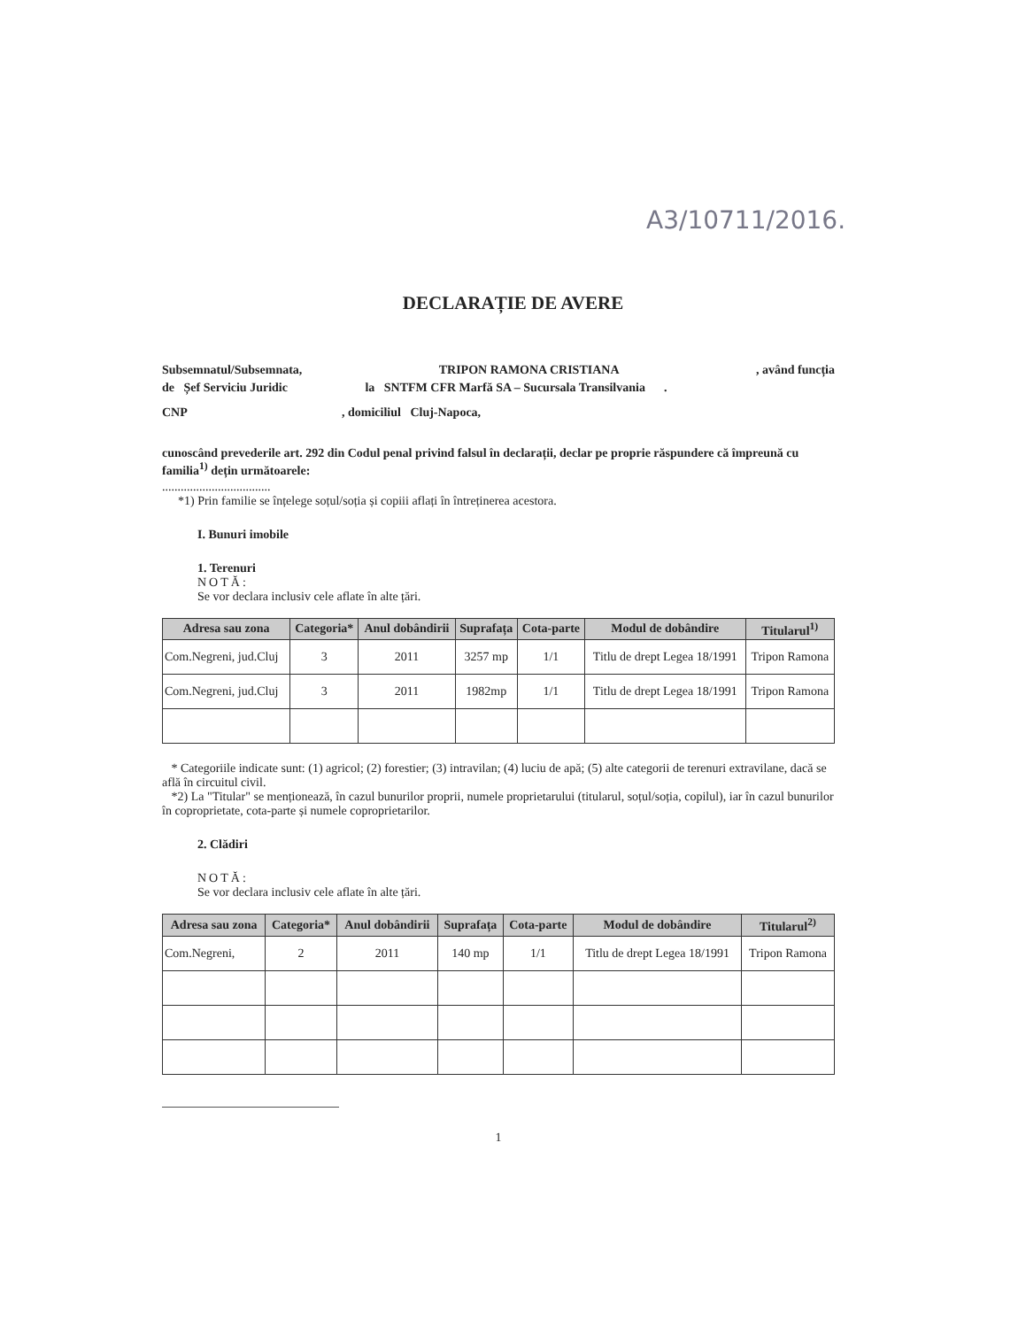A3/10711/2016.
DECLARAȚIE DE AVERE
Subsemnatul/Subsemnata, TRIPON RAMONA CRISTIANA, având funcția
de Șef Serviciu Juridic la SNTFM CFR Marfă SA – Sucursala Transilvania .
CNP , domiciliul Cluj-Napoca,
cunoscând prevederile art. 292 din Codul penal privind falsul în declarații, declar pe proprie răspundere că împreună cu familia<sup>1)</sup> dețin următoarele:
...................................
*1) Prin familie se înțelege soțul/soția și copiii aflați în întreținerea acestora.
I. Bunuri imobile
1. Terenuri
NOTĂ:
Se vor declara inclusiv cele aflate în alte țări.
| Adresa sau zona | Categoria* | Anul dobândirii | Suprafața | Cota-parte | Modul de dobândire | Titularul<sup>1)</sup> |
| --- | --- | --- | --- | --- | --- | --- |
| Com.Negreni, jud.Cluj | 3 | 2011 | 3257 mp | 1/1 | Titlu de drept Legea 18/1991 | Tripon Ramona |
| Com.Negreni, jud.Cluj | 3 | 2011 | 1982mp | 1/1 | Titlu de drept Legea 18/1991 | Tripon Ramona |
* Categoriile indicate sunt: (1) agricol; (2) forestier; (3) intravilan; (4) luciu de apă; (5) alte categorii de terenuri extravilane, dacă se află în circuitul civil.
*2) La "Titular" se menționează, în cazul bunurilor proprii, numele proprietarului (titularul, soțul/soția, copilul), iar în cazul bunurilor în coproprietate, cota-parte și numele coproprietarilor.
2. Clădiri
NOTĂ:
Se vor declara inclusiv cele aflate în alte țări.
| Adresa sau zona | Categoria* | Anul dobândirii | Suprafața | Cota-parte | Modul de dobândire | Titularul<sup>2)</sup> |
| --- | --- | --- | --- | --- | --- | --- |
| Com.Negreni, | 2 | 2011 | 140 mp | 1/1 | Titlu de drept Legea 18/1991 | Tripon Ramona |
1